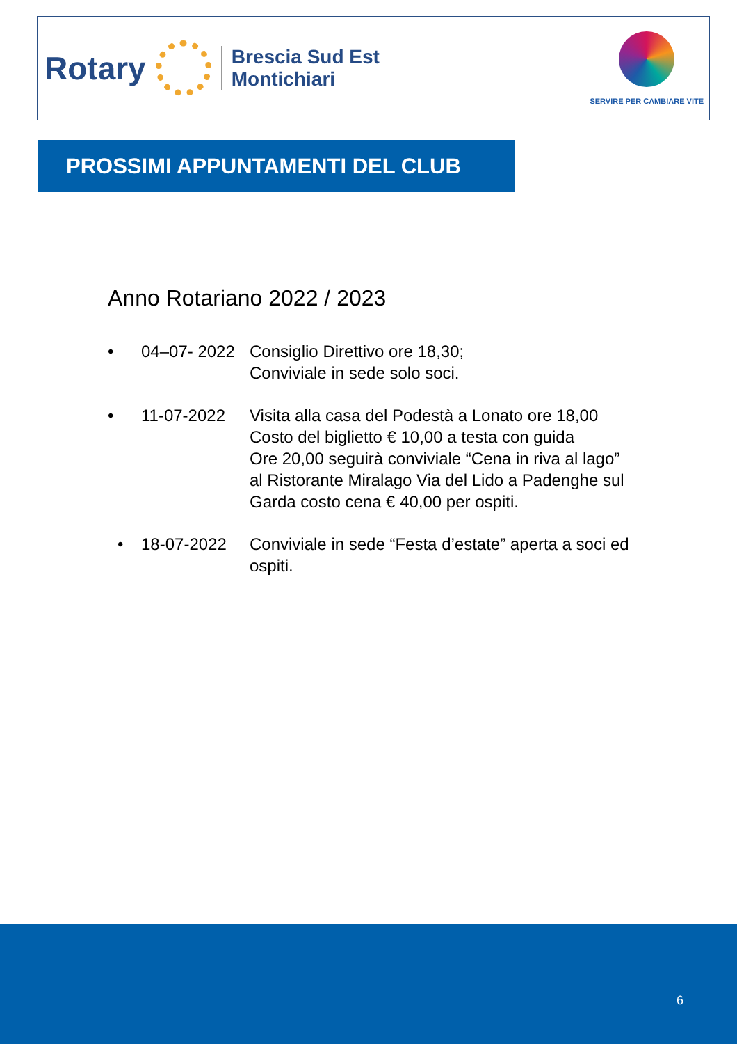Rotary
Brescia Sud Est
Montichiari
SERVIRE PER CAMBIARE VITE
PROSSIMI APPUNTAMENTI DEL CLUB
Anno Rotariano 2022 / 2023
• 04–07- 2022 Consiglio Direttivo ore 18,30;
Conviviale in sede solo soci.
• 11-07-2022 Visita alla casa del Podestà a Lonato ore 18,00
Costo del biglietto € 10,00 a testa con guida
Ore 20,00 seguirà conviviale “Cena in riva al lago”
al Ristorante Miralago Via del Lido a Padenghe sul
Garda costo cena € 40,00 per ospiti.
• 18-07-2022 Conviviale in sede “Festa d’estate” aperta a soci ed
ospiti.
6